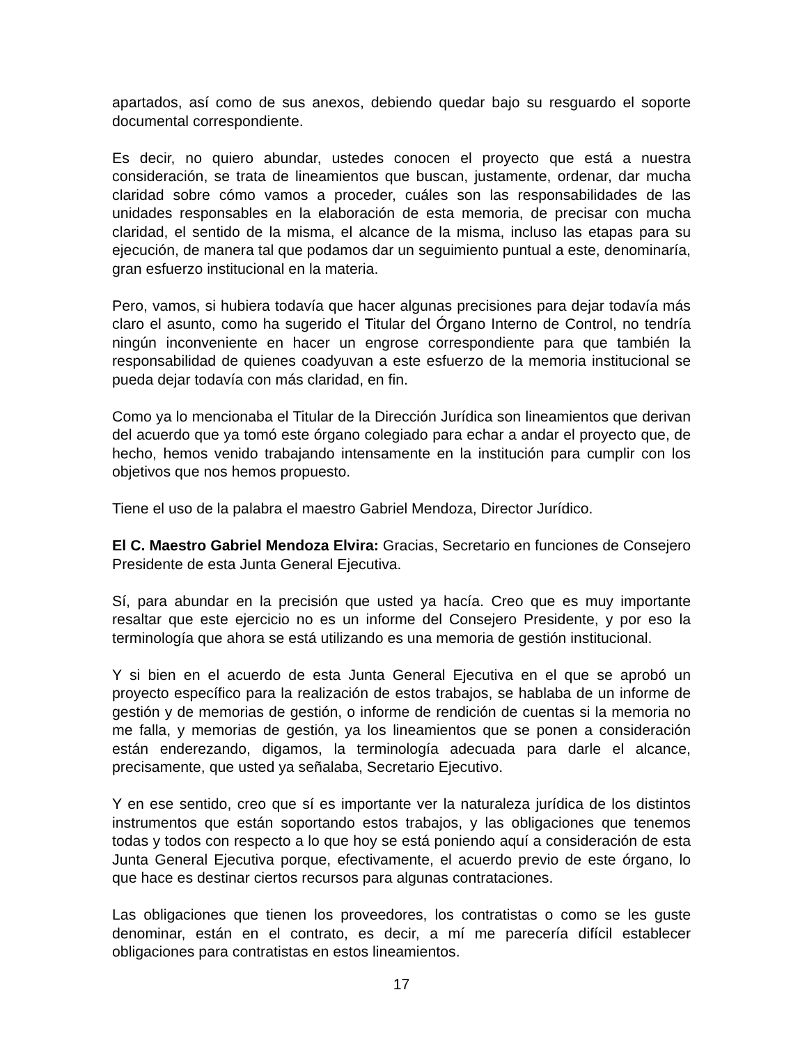apartados, así como de sus anexos, debiendo quedar bajo su resguardo el soporte documental correspondiente.
Es decir, no quiero abundar, ustedes conocen el proyecto que está a nuestra consideración, se trata de lineamientos que buscan, justamente, ordenar, dar mucha claridad sobre cómo vamos a proceder, cuáles son las responsabilidades de las unidades responsables en la elaboración de esta memoria, de precisar con mucha claridad, el sentido de la misma, el alcance de la misma, incluso las etapas para su ejecución, de manera tal que podamos dar un seguimiento puntual a este, denominaría, gran esfuerzo institucional en la materia.
Pero, vamos, si hubiera todavía que hacer algunas precisiones para dejar todavía más claro el asunto, como ha sugerido el Titular del Órgano Interno de Control, no tendría ningún inconveniente en hacer un engrose correspondiente para que también la responsabilidad de quienes coadyuvan a este esfuerzo de la memoria institucional se pueda dejar todavía con más claridad, en fin.
Como ya lo mencionaba el Titular de la Dirección Jurídica son lineamientos que derivan del acuerdo que ya tomó este órgano colegiado para echar a andar el proyecto que, de hecho, hemos venido trabajando intensamente en la institución para cumplir con los objetivos que nos hemos propuesto.
Tiene el uso de la palabra el maestro Gabriel Mendoza, Director Jurídico.
El C. Maestro Gabriel Mendoza Elvira: Gracias, Secretario en funciones de Consejero Presidente de esta Junta General Ejecutiva.
Sí, para abundar en la precisión que usted ya hacía. Creo que es muy importante resaltar que este ejercicio no es un informe del Consejero Presidente, y por eso la terminología que ahora se está utilizando es una memoria de gestión institucional.
Y si bien en el acuerdo de esta Junta General Ejecutiva en el que se aprobó un proyecto específico para la realización de estos trabajos, se hablaba de un informe de gestión y de memorias de gestión, o informe de rendición de cuentas si la memoria no me falla, y memorias de gestión, ya los lineamientos que se ponen a consideración están enderezando, digamos, la terminología adecuada para darle el alcance, precisamente, que usted ya señalaba, Secretario Ejecutivo.
Y en ese sentido, creo que sí es importante ver la naturaleza jurídica de los distintos instrumentos que están soportando estos trabajos, y las obligaciones que tenemos todas y todos con respecto a lo que hoy se está poniendo aquí a consideración de esta Junta General Ejecutiva porque, efectivamente, el acuerdo previo de este órgano, lo que hace es destinar ciertos recursos para algunas contrataciones.
Las obligaciones que tienen los proveedores, los contratistas o como se les guste denominar, están en el contrato, es decir, a mí me parecería difícil establecer obligaciones para contratistas en estos lineamientos.
17